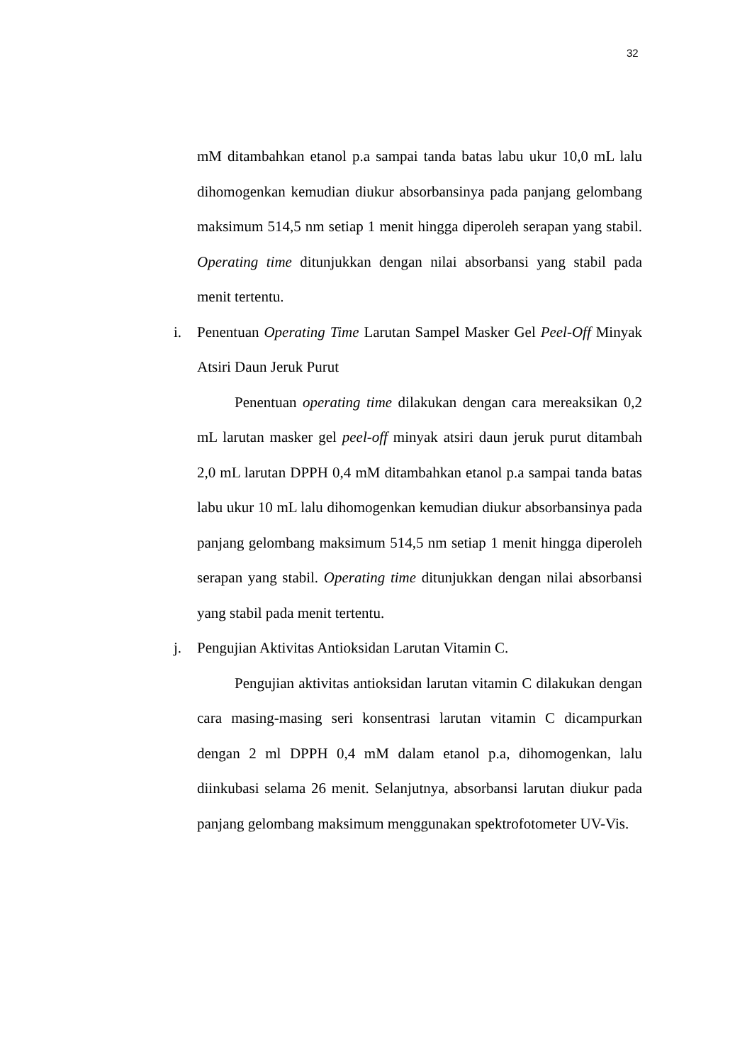32
mM ditambahkan etanol p.a sampai tanda batas labu ukur 10,0 mL lalu dihomogenkan kemudian diukur absorbansinya pada panjang gelombang maksimum 514,5 nm setiap 1 menit hingga diperoleh serapan yang stabil. Operating time ditunjukkan dengan nilai absorbansi yang stabil pada menit tertentu.
i. Penentuan Operating Time Larutan Sampel Masker Gel Peel-Off Minyak Atsiri Daun Jeruk Purut
Penentuan operating time dilakukan dengan cara mereaksikan 0,2 mL larutan masker gel peel-off minyak atsiri daun jeruk purut ditambah 2,0 mL larutan DPPH 0,4 mM ditambahkan etanol p.a sampai tanda batas labu ukur 10 mL lalu dihomogenkan kemudian diukur absorbansinya pada panjang gelombang maksimum 514,5 nm setiap 1 menit hingga diperoleh serapan yang stabil. Operating time ditunjukkan dengan nilai absorbansi yang stabil pada menit tertentu.
j. Pengujian Aktivitas Antioksidan Larutan Vitamin C.
Pengujian aktivitas antioksidan larutan vitamin C dilakukan dengan cara masing-masing seri konsentrasi larutan vitamin C dicampurkan dengan 2 ml DPPH 0,4 mM dalam etanol p.a, dihomogenkan, lalu diinkubasi selama 26 menit. Selanjutnya, absorbansi larutan diukur pada panjang gelombang maksimum menggunakan spektrofotometer UV-Vis.